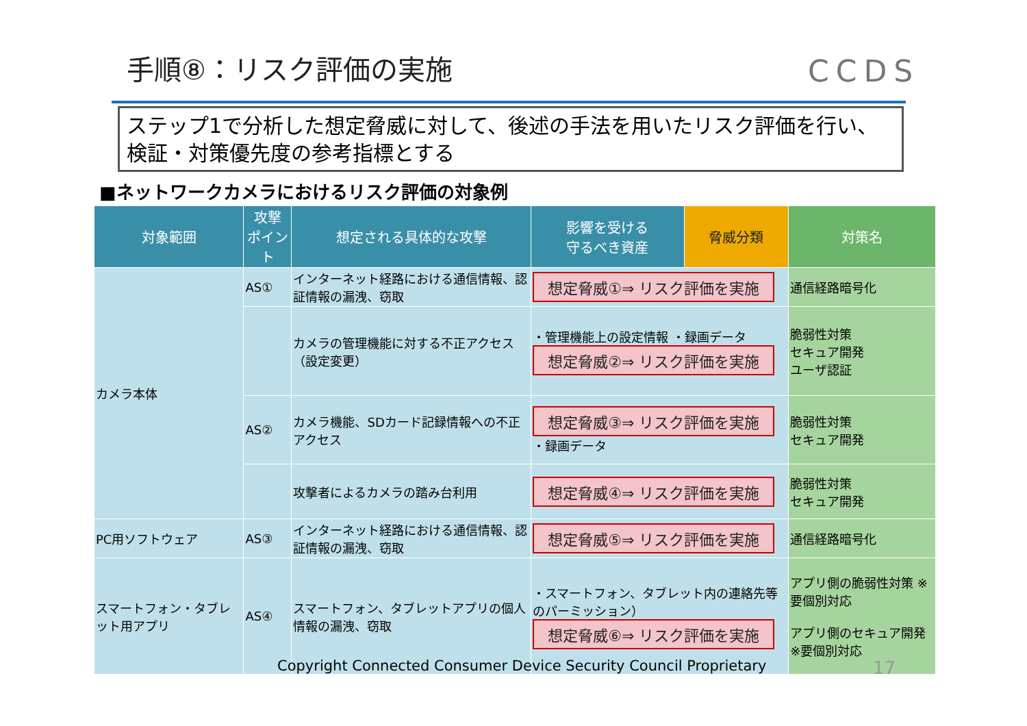手順⑧：リスク評価の実施 CCDS
ステップ1で分析した想定脅威に対して、後述の手法を用いたリスク評価を行い、検証・対策優先度の参考指標とする
■ネットワークカメラにおけるリスク評価の対象例
| 対象範囲 | 攻撃 ポイント | 想定される具体的な攻撃 | 影響を受ける 守るべき資産 | 脅威分類 | 対策名 |
| --- | --- | --- | --- | --- | --- |
| カメラ本体 | AS① | インターネット経路における通信情報、認証情報の漏洩、窃取 | 想定脅威①⇒ リスク評価を実施 | | 通信経路暗号化 |
| | | カメラの管理機能に対する不正アクセス（設定変更） | ・管理機能上の設定情報 ・録画データ 想定脅威②⇒ リスク評価を実施 | | 脆弱性対策 セキュア開発 ユーザ認証 |
| | AS② | カメラ機能、SDカード記録情報への不正アクセス | 想定脅威③⇒ リスク評価を実施 ・録画データ | | 脆弱性対策 セキュア開発 |
| | | 攻撃者によるカメラの踏み台利用 | 想定脅威④⇒ リスク評価を実施 | | 脆弱性対策 セキュア開発 |
| PC用ソフトウェア | AS③ | インターネット経路における通信情報、認証情報の漏洩、窃取 | 想定脅威⑤⇒ リスク評価を実施 | | 通信経路暗号化 |
| スマートフォン・タブレット用アプリ | AS④ | スマートフォン、タブレットアプリの個人情報の漏洩、窃取 | ・スマートフォン、タブレット内の連絡先等のパーミッション） 想定脅威⑥⇒ リスク評価を実施 | | アプリ側の脆弱性対策 ※要個別対応 アプリ側のセキュア開発 ※要個別対応 |
Copyright Connected Consumer Device Security Council Proprietary
17